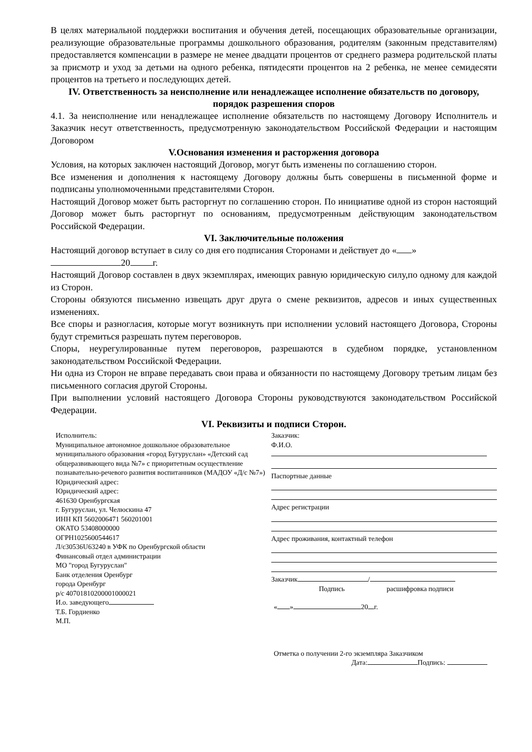В целях материальной поддержки воспитания и обучения детей, посещающих образовательные организации, реализующие образовательные программы дошкольного образования, родителям (законным представителям) предоставляется компенсации в размере не менее двадцати процентов от среднего размера родительской платы за присмотр и уход за детьми на одного ребенка, пятидесяти процентов на 2 ребенка, не менее семидесяти процентов на третьего и последующих детей.
IV. Ответственность за неисполнение или ненадлежащее исполнение обязательств по договору, порядок разрешения споров
4.1. За неисполнение или ненадлежащее исполнение обязательств по настоящему Договору Исполнитель и Заказчик несут ответственность, предусмотренную законодательством Российской Федерации и настоящим Договором
V.Основания изменения и расторжения договора
Условия, на которых заключен настоящий Договор, могут быть изменены по соглашению сторон.
Все изменения и дополнения к настоящему Договору должны быть совершены в письменной форме и подписаны уполномоченными представителями Сторон.
Настоящий Договор может быть расторгнут по соглашению сторон. По инициативе одной из сторон настоящий Договор может быть расторгнут по основаниям, предусмотренным действующим законодательством Российской Федерации.
VI. Заключительные положения
Настоящий договор вступает в силу со дня его подписания Сторонами и действует до « »
20 г.
Настоящий Договор составлен в двух экземплярах, имеющих равную юридическую силу,по одному для каждой из Сторон.
Стороны обязуются письменно извещать друг друга о смене реквизитов, адресов и иных существенных изменениях.
Все споры и разногласия, которые могут возникнуть при исполнении условий настоящего Договора, Стороны будут стремиться разрешать путем переговоров.
Споры, неурегулированные путем переговоров, разрешаются в судебном порядке, установленном законодательством Российской Федерации.
Ни одна из Сторон не вправе передавать свои права и обязанности по настоящему Договору третьим лицам без письменного согласия другой Стороны.
При выполнении условий настоящего Договора Стороны руководствуются законодательством Российской Федерации.
VI. Реквизиты и подписи Сторон.
Исполнитель:
Муниципальное автономное дошкольное образовательное муниципального образования «город Бугуруслан» «Детский сад общеразвивающего вида №7» с приоритетным осуществление познавательно-речевого развития воспитанников (МАДОУ «Д/с №7»)
Юридический адрес:
Юридический адрес:
461630 Оренбургская
г. Бугуруслан, ул. Челюскина 47
ИНН КП 5602006471 560201001
ОКАТО 53408000000
ОГРН1025600544617
Л/с30536U63240 в УФК по Оренбургской области
Финансовый отдел администрации
МО "город Бугуруслан"
Банк отделения Оренбург
города Оренбург
р/с 40701810200001000021
И.о. заведующего
Т.Б. Гордиенко
М.П.
Заказчик:
Ф.И.О.
Паспортные данные
Адрес регистрации
Адрес проживания, контактный телефон
Заказчик /
Подпись расшифровка подписи
« » 20 г.
Отметка о получении 2-го экземпляра Заказчиком
Дата: Подпись: